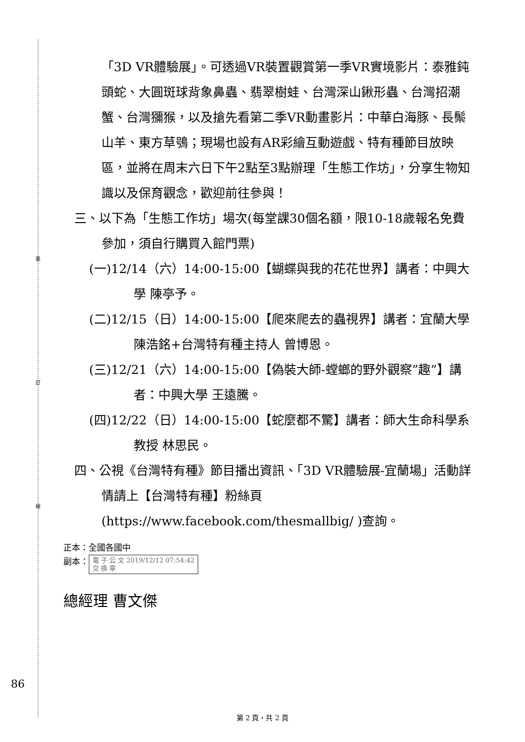裝
訂
線
「3D VR體驗展」。可透過VR裝置觀賞第一季VR實境影片：泰雅鈍頭蛇、大圓斑球背象鼻蟲、翡翠樹蛙、台灣深山鍬形蟲、台灣招潮蟹、台灣獼猴，以及搶先看第二季VR動畫影片：中華白海豚、長鬃山羊、東方草鴞；現場也設有AR彩繪互動遊戲、特有種節目放映區，並將在周末六日下午2點至3點辦理「生態工作坊」，分享生物知識以及保育觀念，歡迎前往參與！
三、以下為「生態工作坊」場次(每堂課30個名額，限10-18歲報名免費參加，須自行購買入館門票)
(一)12/14（六）14:00-15:00【蝴蝶與我的花花世界】講者：中興大學 陳亭予。
(二)12/15（日）14:00-15:00【爬來爬去的蟲視界】講者：宜蘭大學 陳浩銘+台灣特有種主持人 曾博恩。
(三)12/21（六）14:00-15:00【偽裝大師-螳螂的野外觀察”趣”】講者：中興大學 王遠騰。
(四)12/22（日）14:00-15:00【蛇麼都不驚】講者：師大生命科學系教授 林思民。
四、公視《台灣特有種》節目播出資訊、「3D VR體驗展-宜蘭場」活動詳情請上【台灣特有種】粉絲頁(https://www.facebook.com/thesmallbig/ )查詢。
正本：全國各國中
副本： 電 子 公 文 2019/12/12 07:54:42
交 換 章
總經理 曹文傑
86
第 2 頁，共 2 頁